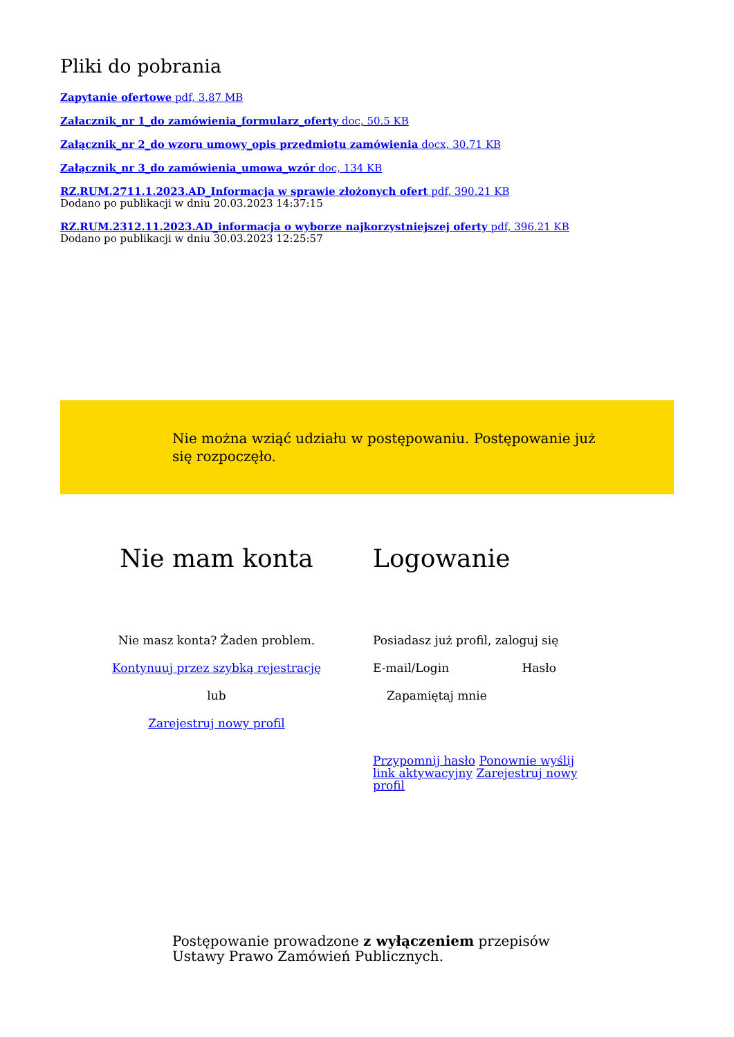Pliki do pobrania
Zapytanie ofertowe pdf, 3.87 MB
Załacznik_nr 1_do zamówienia_formularz_oferty doc, 50.5 KB
Załącznik_nr 2_do wzoru umowy_opis przedmiotu zamówienia docx, 30.71 KB
Załącznik_nr 3_do zamówienia_umowa_wzór doc, 134 KB
RZ.RUM.2711.1.2023.AD_Informacja w sprawie złożonych ofert pdf, 390.21 KB
Dodano po publikacji w dniu 20.03.2023 14:37:15
RZ.RUM.2312.11.2023.AD_informacja o wyborze najkorzystniejszej oferty pdf, 396.21 KB
Dodano po publikacji w dniu 30.03.2023 12:25:57
Nie można wziąć udziału w postępowaniu. Postępowanie już się rozpoczęło.
Nie mam konta
Nie masz konta? Żaden problem.
Kontynuuj przez szybką rejestrację
lub
Zarejestruj nowy profil
Logowanie
Posiadasz już profil, zaloguj się
E-mail/Login Hasło
Zapamiętaj mnie
Przypomnij hasło Ponownie wyślij link aktywacyjny Zarejestruj nowy profil
Postępowanie prowadzone z wyłączeniem przepisów Ustawy Prawo Zamówień Publicznych.